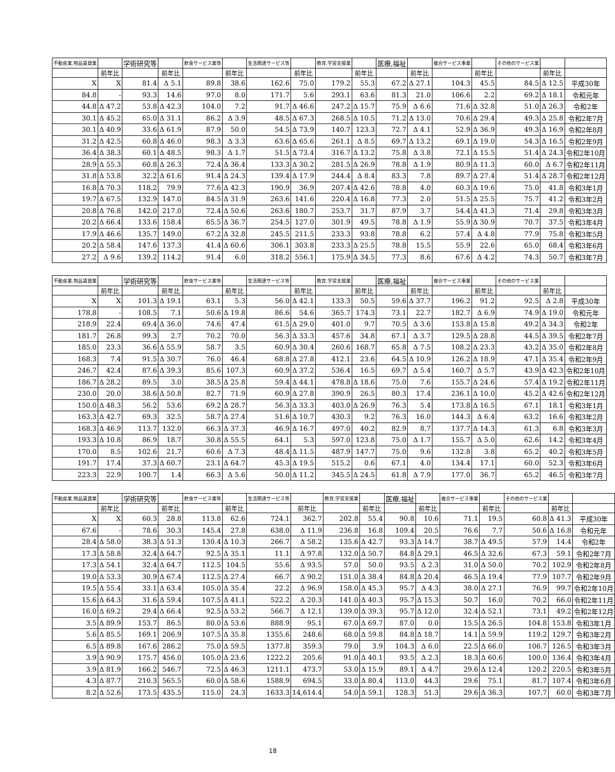| 不動産業,物品賃貸業 | | 学術研究等 | | 飲食サービス業等 | | 生活関連サービス等 | | 教育,学習支援業 | | 医療,福祉 | | 複合サービス事業 | | その他のサービス業 | | |
| --- | --- | --- | --- | --- | --- | --- | --- | --- | --- | --- | --- | --- | --- | --- | --- | --- |
| | 前年比 | | 前年比 | | 前年比 | | 前年比 | | 前年比 | | 前年比 | | 前年比 | | 前年比 | |
| X | X | 81.4 | Δ 5.1 | 89.8 | 38.6 | 162.6 | 75.0 | 179.2 | 55.3 | 67.2 | Δ 27.1 | 104.3 | 45.5 | 84.5 | Δ 12.5 | 平成30年 |
| 84.8 | - | 93.3 | 14.6 | 97.0 | 8.0 | 171.7 | 5.6 | 293.1 | 63.6 | 81.3 | 21.0 | 106.6 | 2.2 | 69.2 | Δ 18.1 | 令和元年 |
| 44.8 | Δ 47.2 | 53.8 | Δ 42.3 | 104.0 | 7.2 | 91.7 | Δ 46.6 | 247.2 | Δ 15.7 | 75.9 | Δ 6.6 | 71.6 | Δ 32.8 | 51.0 | Δ 26.3 | 令和2年 |
| 30.1 | Δ 45.2 | 65.0 | Δ 31.1 | 86.2 | Δ 3.9 | 48.5 | Δ 67.3 | 268.5 | Δ 10.5 | 71.2 | Δ 13.0 | 70.6 | Δ 29.4 | 49.3 | Δ 25.8 | 令和2年7月 |
| 30.1 | Δ 40.9 | 33.6 | Δ 61.9 | 87.9 | 50.0 | 54.5 | Δ 73.9 | 140.7 | 123.3 | 72.7 | Δ 4.1 | 52.9 | Δ 36.9 | 49.3 | Δ 16.9 | 令和2年8月 |
| 31.2 | Δ 42.5 | 60.8 | Δ 46.0 | 98.3 | Δ 3.3 | 63.6 | Δ 65.6 | 261.1 | Δ 8.5 | 69.7 | Δ 13.2 | 69.1 | Δ 19.0 | 54.3 | Δ 16.5 | 令和2年9月 |
| 36.4 | Δ 38.3 | 60.1 | Δ 48.5 | 98.3 | Δ 1.7 | 51.5 | Δ 73.4 | 316.7 | Δ 13.2 | 75.8 | Δ 3.8 | 72.1 | Δ 15.5 | 51.4 | Δ 24.3 | 令和2年10月 |
| 28.9 | Δ 55.3 | 60.8 | Δ 26.3 | 72.4 | Δ 36.4 | 133.3 | Δ 30.2 | 281.5 | Δ 26.9 | 78.8 | Δ 1.9 | 80.9 | Δ 11.3 | 60.0 | Δ 6.7 | 令和2年11月 |
| 31.8 | Δ 53.8 | 32.2 | Δ 61.6 | 91.4 | Δ 24.3 | 139.4 | Δ 17.9 | 244.4 | Δ 8.4 | 83.3 | 7.8 | 89.7 | Δ 27.4 | 51.4 | Δ 28.7 | 令和2年12月 |
| 16.8 | Δ 70.3 | 118.2 | 79.9 | 77.6 | Δ 42.3 | 190.9 | 36.9 | 207.4 | Δ 42.6 | 78.8 | 4.0 | 60.3 | Δ 19.6 | 75.0 | 41.8 | 令和3年1月 |
| 19.7 | Δ 67.5 | 132.9 | 147.0 | 84.5 | Δ 31.9 | 263.6 | 141.6 | 220.4 | Δ 16.8 | 77.3 | 2.0 | 51.5 | Δ 25.5 | 75.7 | 41.2 | 令和3年2月 |
| 20.8 | Δ 76.8 | 142.0 | 217.0 | 72.4 | Δ 50.6 | 263.6 | 180.7 | 253.7 | 31.7 | 87.9 | 3.7 | 54.4 | Δ 41.3 | 71.4 | 29.8 | 令和3年3月 |
| 20.2 | Δ 66.4 | 133.6 | 158.4 | 65.5 | Δ 36.7 | 254.5 | 127.0 | 301.9 | 49.5 | 78.8 | Δ 1.9 | 55.9 | Δ 30.9 | 70.7 | 37.5 | 令和3年4月 |
| 17.9 | Δ 46.6 | 135.7 | 149.0 | 67.2 | Δ 32.8 | 245.5 | 211.5 | 233.3 | 93.8 | 78.8 | 6.2 | 57.4 | Δ 4.8 | 77.9 | 75.8 | 令和3年5月 |
| 20.2 | Δ 58.4 | 147.6 | 137.3 | 41.4 | Δ 60.6 | 306.1 | 303.8 | 233.3 | Δ 25.5 | 78.8 | 15.5 | 55.9 | 22.6 | 65.0 | 68.4 | 令和3年6月 |
| 27.2 | Δ 9.6 | 139.2 | 114.2 | 91.4 | 6.0 | 318.2 | 556.1 | 175.9 | Δ 34.5 | 77.3 | 8.6 | 67.6 | Δ 4.2 | 74.3 | 50.7 | 令和3年7月 |
| 不動産業,物品賃貸業 | | 学術研究等 | | 飲食サービス業等 | | 生活関連サービス等 | | 教育,学習支援業 | | 医療,福祉 | | 複合サービス事業 | | その他のサービス業 | | |
| --- | --- | --- | --- | --- | --- | --- | --- | --- | --- | --- | --- | --- | --- | --- | --- | --- |
| | 前年比 | | 前年比 | | 前年比 | | 前年比 | | 前年比 | | 前年比 | | 前年比 | | 前年比 | |
| X | X | 101.3 | Δ 19.1 | 63.1 | 5.3 | 56.0 | Δ 42.1 | 133.3 | 50.5 | 59.6 | Δ 37.7 | 196.2 | 91.2 | 92.5 | Δ 2.8 | 平成30年 |
| 178.8 | - | 108.5 | 7.1 | 50.6 | Δ 19.8 | 86.6 | 54.6 | 365.7 | 174.3 | 73.1 | 22.7 | 182.7 | Δ 6.9 | 74.9 | Δ 19.0 | 令和元年 |
| 218.9 | 22.4 | 69.4 | Δ 36.0 | 74.6 | 47.4 | 61.5 | Δ 29.0 | 401.0 | 9.7 | 70.5 | Δ 3.6 | 153.8 | Δ 15.8 | 49.2 | Δ 34.3 | 令和2年 |
| 181.7 | 26.8 | 99.3 | 2.7 | 70.2 | 70.0 | 56.3 | Δ 33.3 | 457.6 | 34.8 | 67.1 | Δ 3.7 | 129.5 | Δ 28.8 | 44.5 | Δ 39.5 | 令和2年7月 |
| 185.0 | 23.3 | 36.6 | Δ 55.9 | 58.7 | 3.5 | 60.9 | Δ 30.4 | 260.6 | 168.7 | 65.8 | Δ 7.5 | 108.2 | Δ 23.3 | 43.2 | Δ 35.0 | 令和2年8月 |
| 168.3 | 7.4 | 91.5 | Δ 30.7 | 76.0 | 46.4 | 68.8 | Δ 27.8 | 412.1 | 23.6 | 64.5 | Δ 10.9 | 126.2 | Δ 18.9 | 47.1 | Δ 35.4 | 令和2年9月 |
| 246.7 | 42.4 | 87.6 | Δ 39.3 | 85.6 | 107.3 | 60.9 | Δ 37.2 | 536.4 | 16.5 | 69.7 | Δ 5.4 | 160.7 | Δ 5.7 | 43.9 | Δ 42.3 | 令和2年10月 |
| 186.7 | Δ 28.2 | 89.5 | 3.0 | 38.5 | Δ 25.8 | 59.4 | Δ 44.1 | 478.8 | Δ 18.6 | 75.0 | 7.6 | 155.7 | Δ 24.6 | 57.4 | Δ 19.2 | 令和2年11月 |
| 230.0 | 20.0 | 38.6 | Δ 50.8 | 82.7 | 71.9 | 60.9 | Δ 27.8 | 390.9 | 26.5 | 80.3 | 17.4 | 236.1 | Δ 10.0 | 45.2 | Δ 42.6 | 令和2年12月 |
| 150.0 | Δ 48.3 | 56.2 | 53.6 | 69.2 | Δ 28.7 | 56.3 | Δ 33.3 | 403.0 | Δ 26.9 | 76.3 | 5.4 | 173.8 | Δ 16.5 | 67.1 | 18.1 | 令和3年1月 |
| 163.3 | Δ 42.7 | 69.3 | 32.5 | 58.7 | Δ 27.4 | 51.6 | Δ 10.7 | 430.3 | 9.2 | 76.3 | 16.0 | 144.3 | Δ 6.4 | 63.2 | 16.6 | 令和3年2月 |
| 168.3 | Δ 46.9 | 113.7 | 132.0 | 66.3 | Δ 37.3 | 46.9 | Δ 16.7 | 497.0 | 40.2 | 82.9 | 8.7 | 137.7 | Δ 14.3 | 61.3 | 6.8 | 令和3年3月 |
| 193.3 | Δ 10.8 | 86.9 | 18.7 | 30.8 | Δ 55.5 | 64.1 | 5.3 | 597.0 | 123.8 | 75.0 | Δ 1.7 | 155.7 | Δ 5.0 | 62.6 | 14.2 | 令和3年4月 |
| 170.0 | 8.5 | 102.6 | 21.7 | 60.6 | Δ 7.3 | 48.4 | Δ 11.5 | 487.9 | 147.7 | 75.0 | 9.6 | 132.8 | 3.8 | 65.2 | 40.2 | 令和3年5月 |
| 191.7 | 17.4 | 37.3 | Δ 60.7 | 23.1 | Δ 64.7 | 45.3 | Δ 19.5 | 515.2 | 0.6 | 67.1 | 4.0 | 134.4 | 17.1 | 60.0 | 52.3 | 令和3年6月 |
| 223.3 | 22.9 | 100.7 | 1.4 | 66.3 | Δ 5.6 | 50.0 | Δ 11.2 | 345.5 | Δ 24.5 | 61.8 | Δ 7.9 | 177.0 | 36.7 | 65.2 | 46.5 | 令和3年7月 |
| 不動産業,物品賃貸業 | | 学術研究等 | | 飲食サービス業等 | | 生活関連サービス等 | | 教育,学習支援業 | | 医療,福祉 | | 複合サービス事業 | | その他のサービス業 | | |
| --- | --- | --- | --- | --- | --- | --- | --- | --- | --- | --- | --- | --- | --- | --- | --- | --- |
| | 前年比 | | 前年比 | | 前年比 | | 前年比 | | 前年比 | | 前年比 | | 前年比 | | 前年比 | |
| X | X | 60.3 | 28.8 | 113.8 | 62.6 | 724.1 | 362.7 | 202.8 | 55.4 | 90.8 | 10.6 | 71.1 | 19.5 | 60.8 | Δ 41.3 | 平成30年 |
| 67.6 | - | 78.6 | 30.3 | 145.4 | 27.8 | 638.0 | Δ 11.9 | 236.8 | 16.8 | 109.4 | 20.5 | 76.6 | 7.7 | 50.6 | Δ 16.8 | 令和元年 |
| 28.4 | Δ 58.0 | 38.3 | Δ 51.3 | 130.4 | Δ 10.3 | 266.7 | Δ 58.2 | 135.6 | Δ 42.7 | 93.3 | Δ 14.7 | 38.7 | Δ 49.5 | 57.9 | 14.4 | 令和2年 |
| 17.3 | Δ 58.8 | 32.4 | Δ 64.7 | 92.5 | Δ 35.1 | 11.1 | Δ 97.8 | 132.0 | Δ 50.7 | 84.8 | Δ 29.1 | 46.5 | Δ 32.6 | 67.3 | 59.1 | 令和2年7月 |
| 17.3 | Δ 54.1 | 32.4 | Δ 64.7 | 112.5 | 104.5 | 55.6 | Δ 93.5 | 57.0 | 50.0 | 93.5 | Δ 2.3 | 31.0 | Δ 50.0 | 70.2 | 102.9 | 令和2年8月 |
| 19.0 | Δ 53.3 | 30.9 | Δ 67.4 | 112.5 | Δ 27.4 | 66.7 | Δ 90.2 | 151.0 | Δ 38.4 | 84.8 | Δ 20.4 | 46.5 | Δ 19.4 | 77.9 | 107.7 | 令和2年9月 |
| 19.5 | Δ 55.4 | 33.1 | Δ 63.4 | 105.0 | Δ 35.4 | 22.2 | Δ 96.9 | 158.0 | Δ 45.3 | 95.7 | Δ 4.3 | 38.0 | Δ 27.1 | 76.9 | 99.7 | 令和2年10月 |
| 15.6 | Δ 64.3 | 31.6 | Δ 59.4 | 107.5 | Δ 41.1 | 522.2 | Δ 20.3 | 141.0 | Δ 40.3 | 95.7 | Δ 15.3 | 50.7 | 16.0 | 70.2 | 66.0 | 令和2年11月 |
| 16.0 | Δ 69.2 | 29.4 | Δ 66.4 | 92.5 | Δ 53.2 | 566.7 | Δ 12.1 | 139.0 | Δ 39.3 | 95.7 | Δ 12.0 | 32.4 | Δ 52.1 | 73.1 | 49.2 | 令和2年12月 |
| 3.5 | Δ 89.9 | 153.7 | 86.5 | 80.0 | Δ 53.6 | 888.9 | 95.1 | 67.0 | Δ 69.7 | 87.0 | 0.0 | 15.5 | Δ 26.5 | 104.8 | 153.8 | 令和3年1月 |
| 5.6 | Δ 85.5 | 169.1 | 206.9 | 107.5 | Δ 35.8 | 1355.6 | 248.6 | 68.0 | Δ 59.8 | 84.8 | Δ 18.7 | 14.1 | Δ 59.9 | 119.2 | 129.7 | 令和3年2月 |
| 6.5 | Δ 89.8 | 167.6 | 286.2 | 75.0 | Δ 59.5 | 1377.8 | 359.3 | 79.0 | 3.9 | 104.3 | Δ 6.0 | 22.5 | Δ 66.0 | 106.7 | 126.5 | 令和3年3月 |
| 3.9 | Δ 90.9 | 175.7 | 456.0 | 105.0 | Δ 23.6 | 1222.2 | 205.6 | 91.0 | Δ 40.1 | 93.5 | Δ 2.3 | 18.3 | Δ 60.6 | 100.0 | 136.4 | 令和3年4月 |
| 3.9 | Δ 81.9 | 166.2 | 546.7 | 72.5 | Δ 46.3 | 1211.1 | 473.7 | 53.0 | Δ 15.9 | 89.1 | Δ 4.7 | 29.6 | Δ 12.4 | 120.2 | 220.5 | 令和3年5月 |
| 4.3 | Δ 87.7 | 210.3 | 565.5 | 60.0 | Δ 58.6 | 1588.9 | 694.5 | 33.0 | Δ 80.4 | 113.0 | 44.3 | 29.6 | 75.1 | 81.7 | 107.4 | 令和3年6月 |
| 8.2 | Δ 52.6 | 173.5 | 435.5 | 115.0 | 24.3 | 1633.3 | 14,614.4 | 54.0 | Δ 59.1 | 128.3 | 51.3 | 29.6 | Δ 36.3 | 107.7 | 60.0 | 令和3年7月 |
18